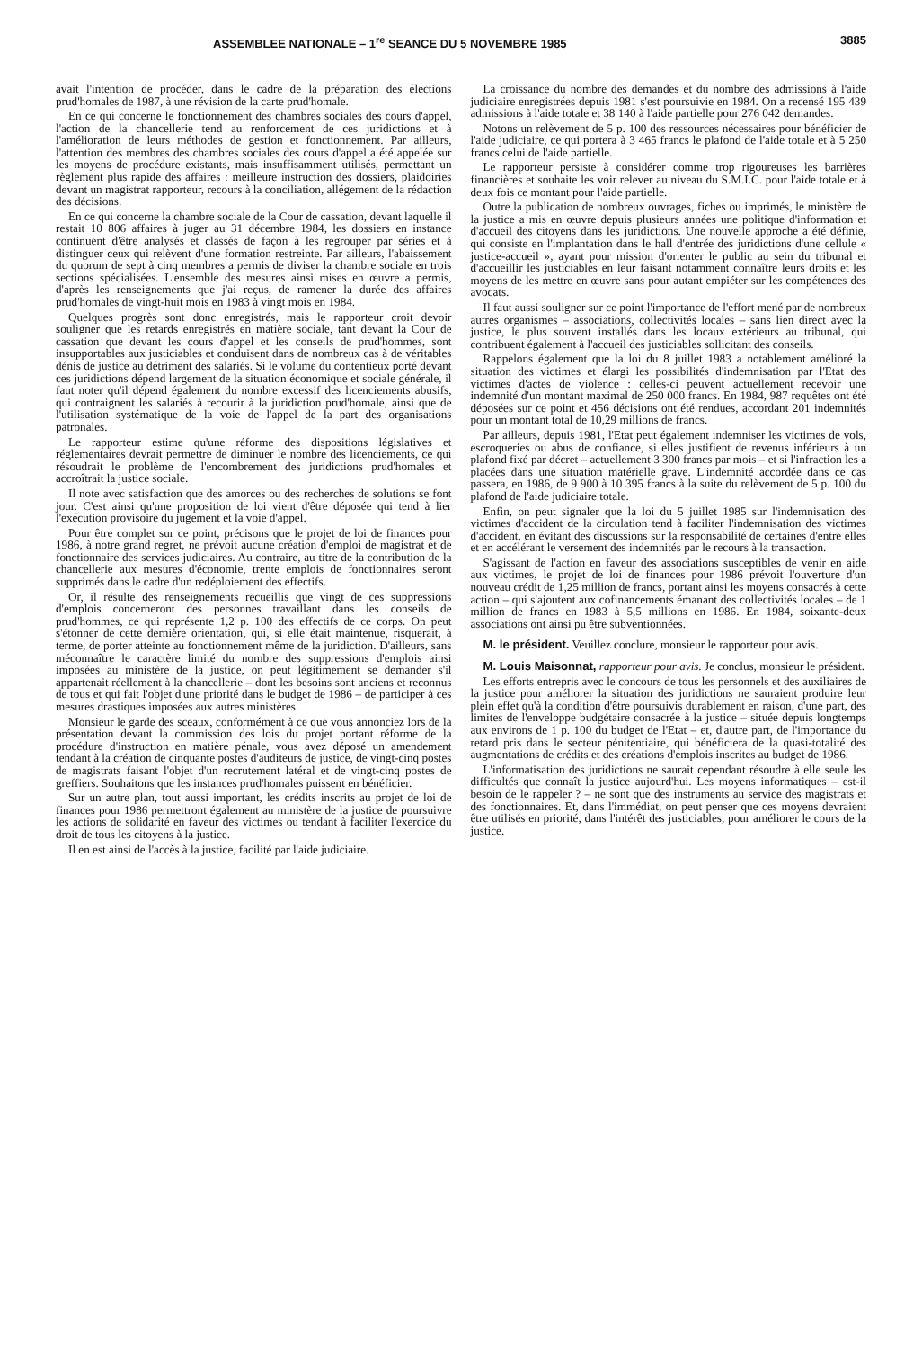ASSEMBLEE NATIONALE – 1<sup>re</sup> SEANCE DU 5 NOVEMBRE 1985 3885
avait l'intention de procéder, dans le cadre de la préparation des élections prud'homales de 1987, à une révision de la carte prud'homale.
En ce qui concerne le fonctionnement des chambres sociales des cours d'appel, l'action de la chancellerie tend au renforcement de ces juridictions et à l'amélioration de leurs méthodes de gestion et fonctionnement. Par ailleurs, l'attention des membres des chambres sociales des cours d'appel a été appelée sur les moyens de procédure existants, mais insuffisamment utilisés, permettant un règlement plus rapide des affaires : meilleure instruction des dossiers, plaidoiries devant un magistrat rapporteur, recours à la conciliation, allégement de la rédaction des décisions.
En ce qui concerne la chambre sociale de la Cour de cassation, devant laquelle il restait 10 806 affaires à juger au 31 décembre 1984, les dossiers en instance continuent d'être analysés et classés de façon à les regrouper par séries et à distinguer ceux qui relèvent d'une formation restreinte. Par ailleurs, l'abaissement du quorum de sept à cinq membres a permis de diviser la chambre sociale en trois sections spécialisées. L'ensemble des mesures ainsi mises en œuvre a permis, d'après les renseignements que j'ai reçus, de ramener la durée des affaires prud'homales de vingt-huit mois en 1983 à vingt mois en 1984.
Quelques progrès sont donc enregistrés, mais le rapporteur croit devoir souligner que les retards enregistrés en matière sociale, tant devant la Cour de cassation que devant les cours d'appel et les conseils de prud'hommes, sont insupportables aux justiciables et conduisent dans de nombreux cas à de véritables dénis de justice au détriment des salariés. Si le volume du contentieux porté devant ces juridictions dépend largement de la situation économique et sociale générale, il faut noter qu'il dépend également du nombre excessif des licenciements abusifs, qui contraignent les salariés à recourir à la juridiction prud'homale, ainsi que de l'utilisation systématique de la voie de l'appel de la part des organisations patronales.
Le rapporteur estime qu'une réforme des dispositions législatives et réglementaires devrait permettre de diminuer le nombre des licenciements, ce qui résoudrait le problème de l'encombrement des juridictions prud'homales et accroîtrait la justice sociale.
Il note avec satisfaction que des amorces ou des recherches de solutions se font jour. C'est ainsi qu'une proposition de loi vient d'être déposée qui tend à lier l'exécution provisoire du jugement et la voie d'appel.
Pour être complet sur ce point, précisons que le projet de loi de finances pour 1986, à notre grand regret, ne prévoit aucune création d'emploi de magistrat et de fonctionnaire des services judiciaires. Au contraire, au titre de la contribution de la chancellerie aux mesures d'économie, trente emplois de fonctionnaires seront supprimés dans le cadre d'un redéploiement des effectifs.
Or, il résulte des renseignements recueillis que vingt de ces suppressions d'emplois concerneront des personnes travaillant dans les conseils de prud'hommes, ce qui représente 1,2 p. 100 des effectifs de ce corps. On peut s'étonner de cette dernière orientation, qui, si elle était maintenue, risquerait, à terme, de porter atteinte au fonctionnement même de la juridiction. D'ailleurs, sans méconnaître le caractère limité du nombre des suppressions d'emplois ainsi imposées au ministère de la justice, on peut légitimement se demander s'il appartenait réellement à la chancellerie – dont les besoins sont anciens et reconnus de tous et qui fait l'objet d'une priorité dans le budget de 1986 – de participer à ces mesures drastiques imposées aux autres ministères.
Monsieur le garde des sceaux, conformément à ce que vous annonciez lors de la présentation devant la commission des lois du projet portant réforme de la procédure d'instruction en matière pénale, vous avez déposé un amendement tendant à la création de cinquante postes d'auditeurs de justice, de vingt-cinq postes de magistrats faisant l'objet d'un recrutement latéral et de vingt-cinq postes de greffiers. Souhaitons que les instances prud'homales puissent en bénéficier.
Sur un autre plan, tout aussi important, les crédits inscrits au projet de loi de finances pour 1986 permettront également au ministère de la justice de poursuivre les actions de solidarité en faveur des victimes ou tendant à faciliter l'exercice du droit de tous les citoyens à la justice.
Il en est ainsi de l'accès à la justice, facilité par l'aide judiciaire.
La croissance du nombre des demandes et du nombre des admissions à l'aide judiciaire enregistrées depuis 1981 s'est poursuivie en 1984. On a recensé 195 439 admissions à l'aide totale et 38 140 à l'aide partielle pour 276 042 demandes.
Notons un relèvement de 5 p. 100 des ressources nécessaires pour bénéficier de l'aide judiciaire, ce qui portera à 3 465 francs le plafond de l'aide totale et à 5 250 francs celui de l'aide partielle.
Le rapporteur persiste à considérer comme trop rigoureuses les barrières financières et souhaite les voir relever au niveau du S.M.I.C. pour l'aide totale et à deux fois ce montant pour l'aide partielle.
Outre la publication de nombreux ouvrages, fiches ou imprimés, le ministère de la justice a mis en œuvre depuis plusieurs années une politique d'information et d'accueil des citoyens dans les juridictions. Une nouvelle approche a été définie, qui consiste en l'implantation dans le hall d'entrée des juridictions d'une cellule « justice-accueil », ayant pour mission d'orienter le public au sein du tribunal et d'accueillir les justiciables en leur faisant notamment connaître leurs droits et les moyens de les mettre en œuvre sans pour autant empiéter sur les compétences des avocats.
Il faut aussi souligner sur ce point l'importance de l'effort mené par de nombreux autres organismes – associations, collectivités locales – sans lien direct avec la justice, le plus souvent installés dans les locaux extérieurs au tribunal, qui contribuent également à l'accueil des justiciables sollicitant des conseils.
Rappelons également que la loi du 8 juillet 1983 a notablement amélioré la situation des victimes et élargi les possibilités d'indemnisation par l'Etat des victimes d'actes de violence : celles-ci peuvent actuellement recevoir une indemnité d'un montant maximal de 250 000 francs. En 1984, 987 requêtes ont été déposées sur ce point et 456 décisions ont été rendues, accordant 201 indemnités pour un montant total de 10,29 millions de francs.
Par ailleurs, depuis 1981, l'Etat peut également indemniser les victimes de vols, escroqueries ou abus de confiance, si elles justifient de revenus inférieurs à un plafond fixé par décret – actuellement 3 300 francs par mois – et si l'infraction les a placées dans une situation matérielle grave. L'indemnité accordée dans ce cas passera, en 1986, de 9 900 à 10 395 francs à la suite du relèvement de 5 p. 100 du plafond de l'aide judiciaire totale.
Enfin, on peut signaler que la loi du 5 juillet 1985 sur l'indemnisation des victimes d'accident de la circulation tend à faciliter l'indemnisation des victimes d'accident, en évitant des discussions sur la responsabilité de certaines d'entre elles et en accélérant le versement des indemnités par le recours à la transaction.
S'agissant de l'action en faveur des associations susceptibles de venir en aide aux victimes, le projet de loi de finances pour 1986 prévoit l'ouverture d'un nouveau crédit de 1,25 million de francs, portant ainsi les moyens consacrés à cette action – qui s'ajoutent aux cofinancements émanant des collectivités locales – de 1 million de francs en 1983 à 5,5 millions en 1986. En 1984, soixante-deux associations ont ainsi pu être subventionnées.
M. le président. Veuillez conclure, monsieur le rapporteur pour avis.
M. Louis Maisonnat, rapporteur pour avis. Je conclus, monsieur le président.
Les efforts entrepris avec le concours de tous les personnels et des auxiliaires de la justice pour améliorer la situation des juridictions ne sauraient produire leur plein effet qu'à la condition d'être poursuivis durablement en raison, d'une part, des limites de l'enveloppe budgétaire consacrée à la justice – située depuis longtemps aux environs de 1 p. 100 du budget de l'Etat – et, d'autre part, de l'importance du retard pris dans le secteur pénitentiaire, qui bénéficiera de la quasi-totalité des augmentations de crédits et des créations d'emplois inscrites au budget de 1986.
L'informatisation des juridictions ne saurait cependant résoudre à elle seule les difficultés que connaît la justice aujourd'hui. Les moyens informatiques – est-il besoin de le rappeler ? – ne sont que des instruments au service des magistrats et des fonctionnaires. Et, dans l'immédiat, on peut penser que ces moyens devraient être utilisés en priorité, dans l'intérêt des justiciables, pour améliorer le cours de la justice.